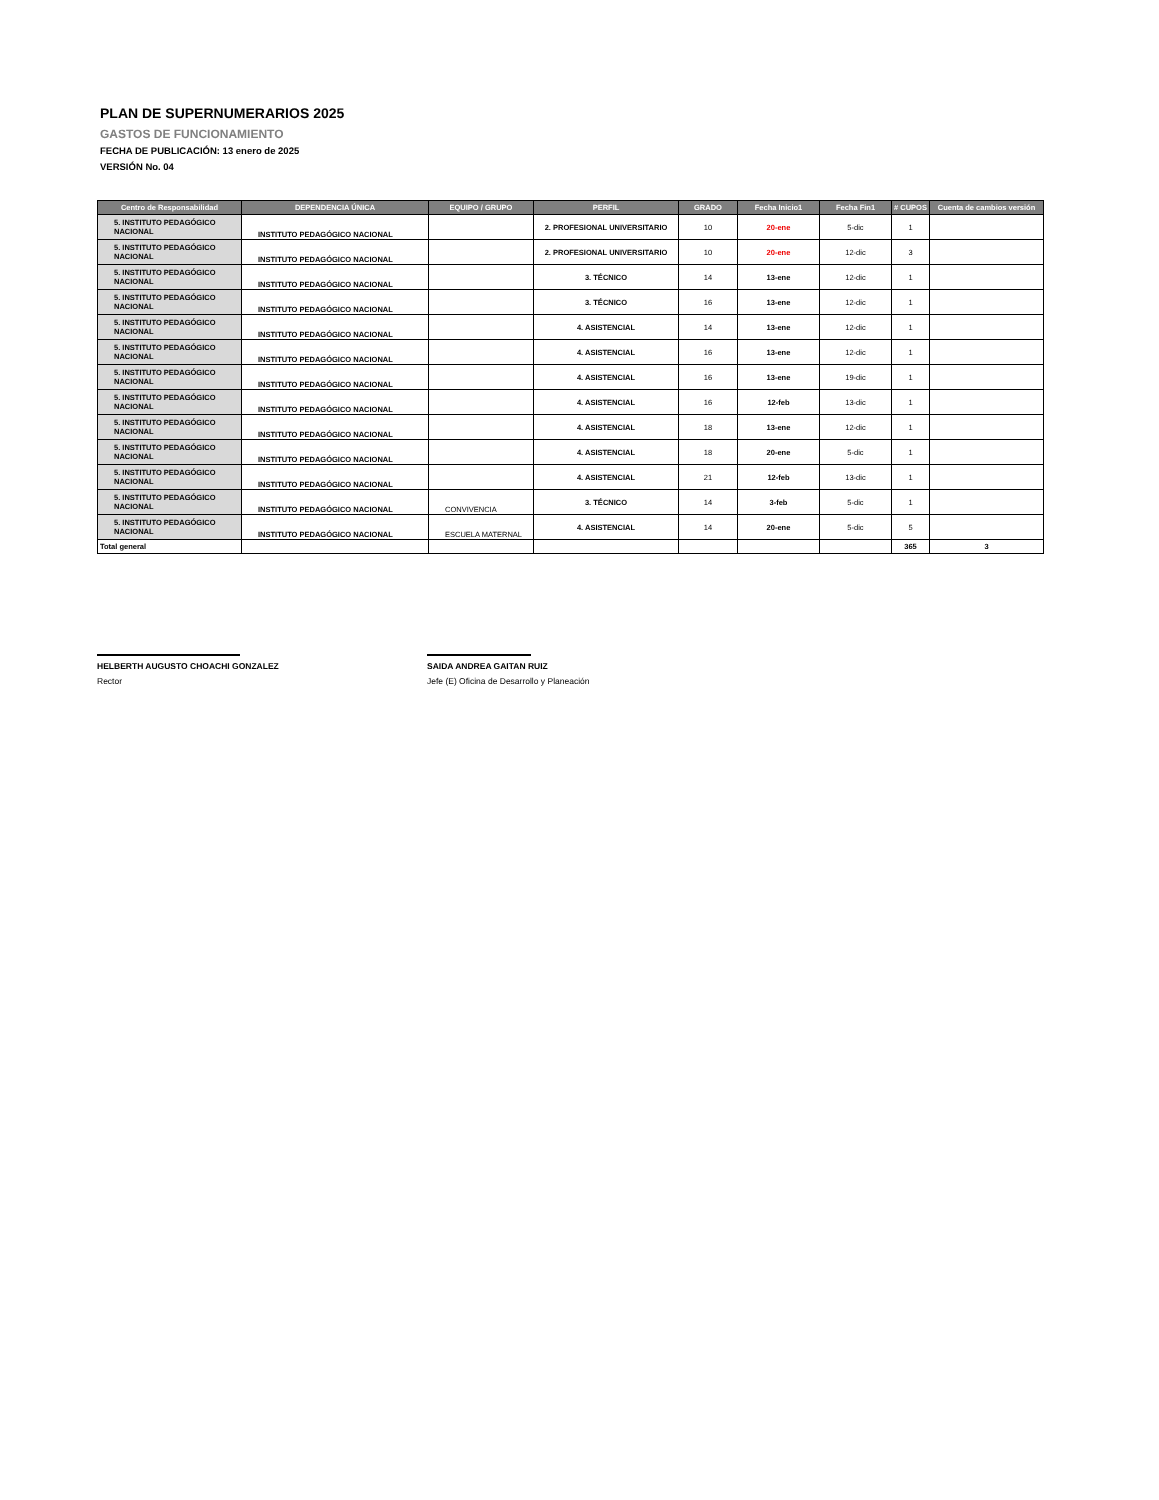PLAN DE SUPERNUMERARIOS 2025
GASTOS DE FUNCIONAMIENTO
FECHA DE PUBLICACIÓN: 13 enero de 2025
VERSIÓN No. 04
| Centro de Responsabilidad | DEPENDENCIA ÚNICA | EQUIPO / GRUPO | PERFIL | GRADO | Fecha Inicio1 | Fecha Fin1 | # CUPOS | Cuenta de cambios versión |
| --- | --- | --- | --- | --- | --- | --- | --- | --- |
| 5. INSTITUTO PEDAGÓGICO NACIONAL | INSTITUTO PEDAGÓGICO NACIONAL | | 2. PROFESIONAL UNIVERSITARIO | 10 | 20-ene | 5-dic | 1 | |
| 5. INSTITUTO PEDAGÓGICO NACIONAL | INSTITUTO PEDAGÓGICO NACIONAL | | 2. PROFESIONAL UNIVERSITARIO | 10 | 20-ene | 12-dic | 3 | |
| 5. INSTITUTO PEDAGÓGICO NACIONAL | INSTITUTO PEDAGÓGICO NACIONAL | | 3. TÉCNICO | 14 | 13-ene | 12-dic | 1 | |
| 5. INSTITUTO PEDAGÓGICO NACIONAL | INSTITUTO PEDAGÓGICO NACIONAL | | 3. TÉCNICO | 16 | 13-ene | 12-dic | 1 | |
| 5. INSTITUTO PEDAGÓGICO NACIONAL | INSTITUTO PEDAGÓGICO NACIONAL | | 4. ASISTENCIAL | 14 | 13-ene | 12-dic | 1 | |
| 5. INSTITUTO PEDAGÓGICO NACIONAL | INSTITUTO PEDAGÓGICO NACIONAL | | 4. ASISTENCIAL | 16 | 13-ene | 12-dic | 1 | |
| 5. INSTITUTO PEDAGÓGICO NACIONAL | INSTITUTO PEDAGÓGICO NACIONAL | | 4. ASISTENCIAL | 16 | 13-ene | 19-dic | 1 | |
| 5. INSTITUTO PEDAGÓGICO NACIONAL | INSTITUTO PEDAGÓGICO NACIONAL | | 4. ASISTENCIAL | 16 | 12-feb | 13-dic | 1 | |
| 5. INSTITUTO PEDAGÓGICO NACIONAL | INSTITUTO PEDAGÓGICO NACIONAL | | 4. ASISTENCIAL | 18 | 13-ene | 12-dic | 1 | |
| 5. INSTITUTO PEDAGÓGICO NACIONAL | INSTITUTO PEDAGÓGICO NACIONAL | | 4. ASISTENCIAL | 18 | 20-ene | 5-dic | 1 | |
| 5. INSTITUTO PEDAGÓGICO NACIONAL | INSTITUTO PEDAGÓGICO NACIONAL | | 4. ASISTENCIAL | 21 | 12-feb | 13-dic | 1 | |
| 5. INSTITUTO PEDAGÓGICO NACIONAL | INSTITUTO PEDAGÓGICO NACIONAL | CONVIVENCIA | 3. TÉCNICO | 14 | 3-feb | 5-dic | 1 | |
| 5. INSTITUTO PEDAGÓGICO NACIONAL | INSTITUTO PEDAGÓGICO NACIONAL | ESCUELA MATERNAL | 4. ASISTENCIAL | 14 | 20-ene | 5-dic | 5 | |
| Total general | | | | | | | 365 | 3 |
HELBERTH AUGUSTO CHOACHI GONZALEZ
Rector
SAIDA ANDREA GAITAN RUIZ
Jefe (E) Oficina de Desarrollo y Planeación